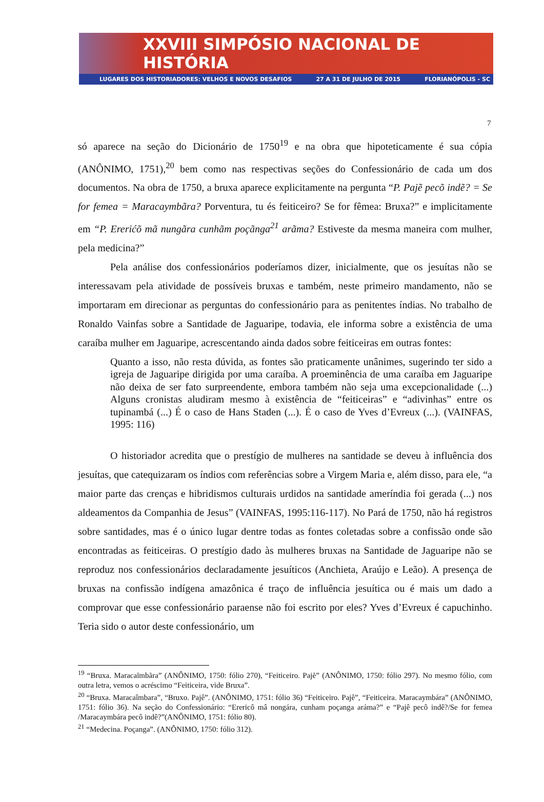XXVIII SIMPÓSIO NACIONAL DE HISTÓRIA
LUGARES DOS HISTORIADORES: VELHOS E NOVOS DESAFIOS 27 A 31 DE JULHO DE 2015 FLORIANÓPOLIS - SC
7
só aparece na seção do Dicionário de 1750<sup>19</sup> e na obra que hipoteticamente é sua cópia (ANÔNIMO, 1751),<sup>20</sup> bem como nas respectivas seções do Confessionário de cada um dos documentos. Na obra de 1750, a bruxa aparece explicitamente na pergunta “P. Pajẽ pecõ indẽ? = Se for femea = Maracaymbãra? Porventura, tu és feiticeiro? Se for fêmea: Bruxa?” e implicitamente em “P. Ererićõ mã nungãra cunhãm poçãnga<sup>21</sup> arãma? Estiveste da mesma maneira com mulher, pela medicina?”
Pela análise dos confessionários poderíamos dizer, inicialmente, que os jesuítas não se interessavam pela atividade de possíveis bruxas e também, neste primeiro mandamento, não se importaram em direcionar as perguntas do confessionário para as penitentes índias. No trabalho de Ronaldo Vainfas sobre a Santidade de Jaguaripe, todavia, ele informa sobre a existência de uma caraíba mulher em Jaguaripe, acrescentando ainda dados sobre feiticeiras em outras fontes:
Quanto a isso, não resta dúvida, as fontes são praticamente unânimes, sugerindo ter sido a igreja de Jaguaripe dirigida por uma caraíba. A proeminência de uma caraíba em Jaguaripe não deixa de ser fato surpreendente, embora também não seja uma excepcionalidade (...) Alguns cronistas aludiram mesmo à existência de “feiticeiras” e “adivinhas” entre os tupinambá (...) É o caso de Hans Staden (...). É o caso de Yves d’Evreux (...). (VAINFAS, 1995: 116)
O historiador acredita que o prestígio de mulheres na santidade se deveu à influência dos jesuítas, que catequizaram os índios com referências sobre a Virgem Maria e, além disso, para ele, “a maior parte das crenças e hibridismos culturais urdidos na santidade ameríndia foi gerada (...) nos aldeamentos da Companhia de Jesus” (VAINFAS, 1995:116-117). No Pará de 1750, não há registros sobre santidades, mas é o único lugar dentre todas as fontes coletadas sobre a confissão onde são encontradas as feiticeiras. O prestígio dado às mulheres bruxas na Santidade de Jaguaripe não se reproduz nos confessionários declaradamente jesuíticos (Anchieta, Araújo e Leão). A presença de bruxas na confissão indígena amazônica é traço de influência jesuítica ou é mais um dado a comprovar que esse confessionário paraense não foi escrito por eles? Yves d’Evreux é capuchinho. Teria sido o autor deste confessionário, um
<sup>19</sup> “Bruxa. Maracaĩmbãra” (ANÔNIMO, 1750: fólio 270), “Feiticeiro. Pajẽ” (ANÔNIMO, 1750: fólio 297). No mesmo fólio, com outra letra, vemos o acréscimo “Feiticeira, vide Bruxa”.
<sup>20</sup> “Bruxa. Maracaîmbara”, “Bruxo. Pajê”. (ANÔNIMO, 1751: fólio 36) “Feiticeiro. Pajê”, “Feiticeira. Maracaymbára” (ANÔNIMO, 1751: fólio 36). Na seção do Confessionário: “Erericô mâ nongára, cunham poçanga aráma?” e “Pajê pecô indê?/Se for femea /Maracaymbára pecô indê?”(ANÔNIMO, 1751: fólio 80).
<sup>21</sup> “Medecina. Poçanga”. (ANÔNIMO, 1750: fólio 312).